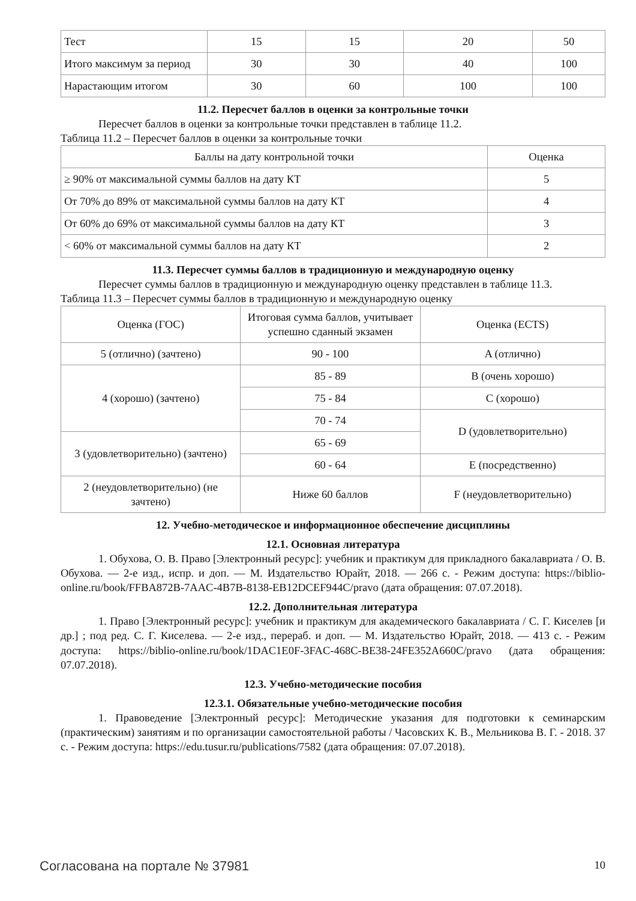| Тест | 15 | 15 | 20 | 50 |
| Итого максимум за период | 30 | 30 | 40 | 100 |
| Нарастающим итогом | 30 | 60 | 100 | 100 |
11.2. Пересчет баллов в оценки за контрольные точки
Пересчет баллов в оценки за контрольные точки представлен в таблице 11.2.
Таблица 11.2 – Пересчет баллов в оценки за контрольные точки
| Баллы на дату контрольной точки | Оценка |
| ≥ 90% от максимальной суммы баллов на дату КТ | 5 |
| От 70% до 89% от максимальной суммы баллов на дату КТ | 4 |
| От 60% до 69% от максимальной суммы баллов на дату КТ | 3 |
| < 60% от максимальной суммы баллов на дату КТ | 2 |
11.3. Пересчет суммы баллов в традиционную и международную оценку
Пересчет суммы баллов в традиционную и международную оценку представлен в таблице 11.3.
Таблица 11.3 – Пересчет суммы баллов в традиционную и международную оценку
| Оценка (ГОС) | Итоговая сумма баллов, учитывает успешно сданный экзамен | Оценка (ECTS) |
| 5 (отлично) (зачтено) | 90 - 100 | A (отлично) |
| 4 (хорошо) (зачтено) | 85 - 89 | B (очень хорошо) |
| | 75 - 84 | C (хорошо) |
| | 70 - 74 | D (удовлетворительно) |
| 3 (удовлетворительно) (зачтено) | 65 - 69 | |
| | 60 - 64 | E (посредственно) |
| 2 (неудовлетворительно) (не зачтено) | Ниже 60 баллов | F (неудовлетворительно) |
12. Учебно-методическое и информационное обеспечение дисциплины
12.1. Основная литература
1. Обухова, О. В. Право [Электронный ресурс]: учебник и практикум для прикладного бакалавриата / О. В. Обухова. — 2-е изд., испр. и доп. — М. Издательство Юрайт, 2018. — 266 с. - Режим доступа: https://biblio-online.ru/book/FFBA872B-7AAC-4B7B-8138-EB12DCEF944C/pravo (дата обращения: 07.07.2018).
12.2. Дополнительная литература
1. Право [Электронный ресурс]: учебник и практикум для академического бакалавриата / С. Г. Киселев [и др.] ; под ред. С. Г. Киселева. — 2-е изд., перераб. и доп. — М. Издательство Юрайт, 2018. — 413 с. - Режим доступа: https://biblio-online.ru/book/1DAC1E0F-3FAC-468C-BE38-24FE352A660C/pravo (дата обращения: 07.07.2018).
12.3. Учебно-методические пособия
12.3.1. Обязательные учебно-методические пособия
1. Правоведение [Электронный ресурс]: Методические указания для подготовки к семинарским (практическим) занятиям и по организации самостоятельной работы / Часовских К. В., Мельникова В. Г. - 2018. 37 с. - Режим доступа: https://edu.tusur.ru/publications/7582 (дата обращения: 07.07.2018).
Согласована на портале № 37981 10